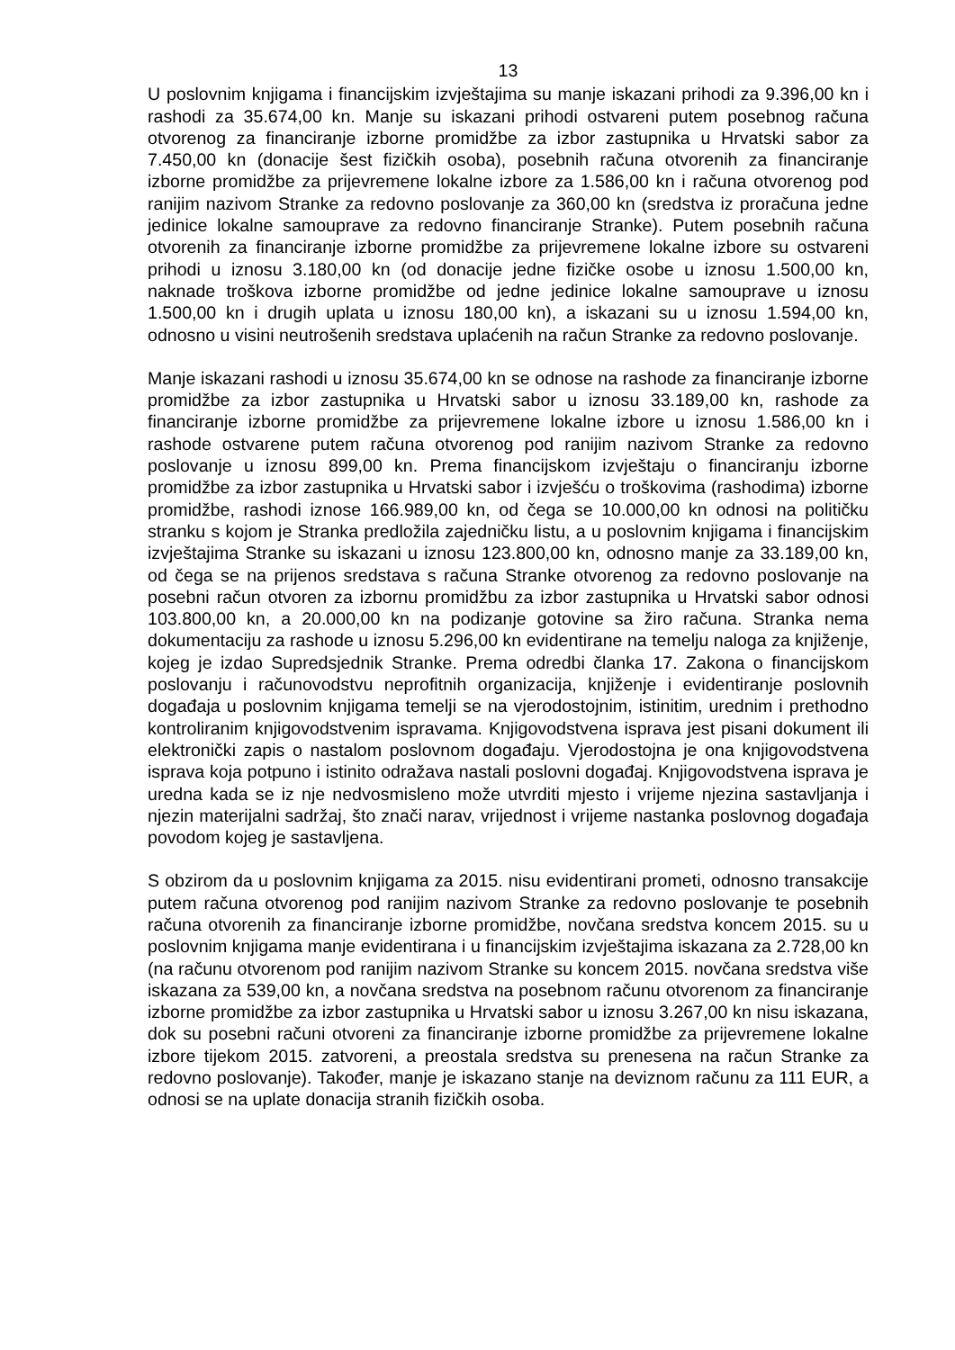13
U poslovnim knjigama i financijskim izvještajima su manje iskazani prihodi za 9.396,00 kn i rashodi za 35.674,00 kn. Manje su iskazani prihodi ostvareni putem posebnog računa otvorenog za financiranje izborne promidžbe za izbor zastupnika u Hrvatski sabor za 7.450,00 kn (donacije šest fizičkih osoba), posebnih računa otvorenih za financiranje izborne promidžbe za prijevremene lokalne izbore za 1.586,00 kn i računa otvorenog pod ranijim nazivom Stranke za redovno poslovanje za 360,00 kn (sredstva iz proračuna jedne jedinice lokalne samouprave za redovno financiranje Stranke). Putem posebnih računa otvorenih za financiranje izborne promidžbe za prijevremene lokalne izbore su ostvareni prihodi u iznosu 3.180,00 kn (od donacije jedne fizičke osobe u iznosu 1.500,00 kn, naknade troškova izborne promidžbe od jedne jedinice lokalne samouprave u iznosu 1.500,00 kn i drugih uplata u iznosu 180,00 kn), a iskazani su u iznosu 1.594,00 kn, odnosno u visini neutrošenih sredstava uplaćenih na račun Stranke za redovno poslovanje.
Manje iskazani rashodi u iznosu 35.674,00 kn se odnose na rashode za financiranje izborne promidžbe za izbor zastupnika u Hrvatski sabor u iznosu 33.189,00 kn, rashode za financiranje izborne promidžbe za prijevremene lokalne izbore u iznosu 1.586,00 kn i rashode ostvarene putem računa otvorenog pod ranijim nazivom Stranke za redovno poslovanje u iznosu 899,00 kn. Prema financijskom izvještaju o financiranju izborne promidžbe za izbor zastupnika u Hrvatski sabor i izvješću o troškovima (rashodima) izborne promidžbe, rashodi iznose 166.989,00 kn, od čega se 10.000,00 kn odnosi na političku stranku s kojom je Stranka predložila zajedničku listu, a u poslovnim knjigama i financijskim izvještajima Stranke su iskazani u iznosu 123.800,00 kn, odnosno manje za 33.189,00 kn, od čega se na prijenos sredstava s računa Stranke otvorenog za redovno poslovanje na posebni račun otvoren za izbornu promidžbu za izbor zastupnika u Hrvatski sabor odnosi 103.800,00 kn, a 20.000,00 kn na podizanje gotovine sa žiro računa. Stranka nema dokumentaciju za rashode u iznosu 5.296,00 kn evidentirane na temelju naloga za knjiženje, kojeg je izdao Supredsjednik Stranke. Prema odredbi članka 17. Zakona o financijskom poslovanju i računovodstvu neprofitnih organizacija, knjiženje i evidentiranje poslovnih događaja u poslovnim knjigama temelji se na vjerodostojnim, istinitim, urednim i prethodno kontroliranim knjigovodstvenim ispravama. Knjigovodstvena isprava jest pisani dokument ili elektronički zapis o nastalom poslovnom događaju. Vjerodostojna je ona knjigovodstvena isprava koja potpuno i istinito odražava nastali poslovni događaj. Knjigovodstvena isprava je uredna kada se iz nje nedvosmisleno može utvrditi mjesto i vrijeme njezina sastavljanja i njezin materijalni sadržaj, što znači narav, vrijednost i vrijeme nastanka poslovnog događaja povodom kojeg je sastavljena.
S obzirom da u poslovnim knjigama za 2015. nisu evidentirani prometi, odnosno transakcije putem računa otvorenog pod ranijim nazivom Stranke za redovno poslovanje te posebnih računa otvorenih za financiranje izborne promidžbe, novčana sredstva koncem 2015. su u poslovnim knjigama manje evidentirana i u financijskim izvještajima iskazana za 2.728,00 kn (na računu otvorenom pod ranijim nazivom Stranke su koncem 2015. novčana sredstva više iskazana za 539,00 kn, a novčana sredstva na posebnom računu otvorenom za financiranje izborne promidžbe za izbor zastupnika u Hrvatski sabor u iznosu 3.267,00 kn nisu iskazana, dok su posebni računi otvoreni za financiranje izborne promidžbe za prijevremene lokalne izbore tijekom 2015. zatvoreni, a preostala sredstva su prenesena na račun Stranke za redovno poslovanje). Također, manje je iskazano stanje na deviznom računu za 111 EUR, a odnosi se na uplate donacija stranih fizičkih osoba.